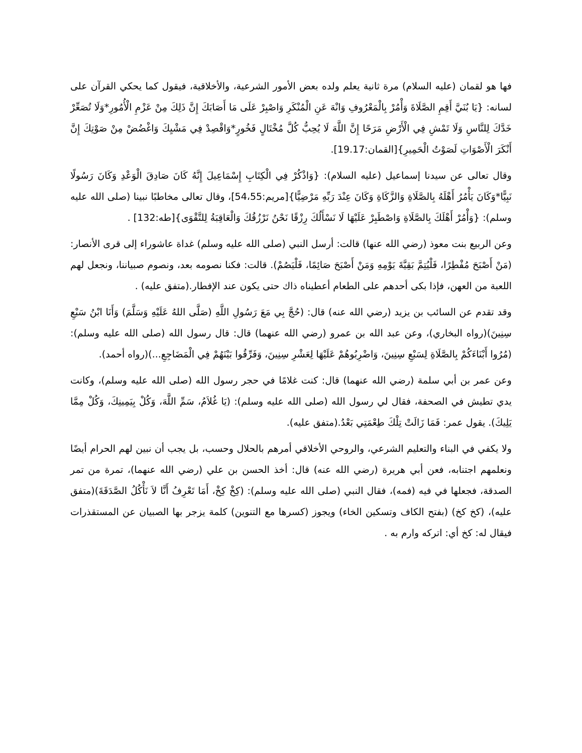فها هو لقمان (عليه السلام) مرة ثانية يعلم ولده بعض الأمور الشرعية، والأخلاقية، فيقول كما يحكي القرآن على لسانه: {يَا بُنَيَّ أَقِمِ الصَّلَاةَ وَأْمُرْ بِالْمَعْرُوفِ وَانْهَ عَنِ الْمُنْكَرِ وَاصْبِرْ عَلَى مَا أَصَابَكَ إِنَّ ذَلِكَ مِنْ عَزْمِ الْأُمُورِ*وَلَا تُصَعِّرْ خَدَّكَ لِلنَّاسِ وَلَا تَمْشِ فِي الْأَرْضِ مَرَحًا إِنَّ اللَّهَ لَا يُحِبُّ كُلَّ مُخْتَالٍ فَخُورٍ*وَاقْصِدْ فِي مَشْيِكَ وَاغْضُضْ مِنْ صَوْتِكَ إِنَّ أَنْكَرَ الْأَصْوَاتِ لَصَوْتُ الْحَمِيرِ}[القمان:19.17].
وقال تعالى عن سيدنا إسماعيل (عليه السلام): {وَاذْكُرْ فِي الْكِتَابِ إِسْمَاعِيلَ إِنَّهُ كَانَ صَادِقَ الْوَعْدِ وَكَانَ رَسُولًا نَبِيًّا*وَكَانَ يَأْمُرُ أَهْلَهُ بِالصَّلَاةِ وَالزَّكَاةِ وَكَانَ عِنْدَ رَبِّهِ مَرْضِيًّا}[مريم:54،55]، وقال تعالى مخاطبًا نبينا (صلى الله عليه وسلم): {وَأْمُرْ أَهْلَكَ بِالصَّلَاةِ وَاصْطَبِرْ عَلَيْهَا لَا نَسْأَلُكَ رِزْقًا نَحْنُ نَرْزُقُكَ وَالْعَاقِبَةُ لِلتَّقْوَى}[طه:132] .
وعن الربيع بنت معوذ (رضي الله عنها) قالت: أرسل النبي (صلى الله عليه وسلم) غداة عاشوراء إلى قرى الأنصار: (مَنْ أَصْبَحَ مُفْطِرًا، فَلْيُتِمَّ بَقِيَّةَ يَوْمِهِ وَمَنْ أَصْبَحَ صَائِمًا، فَلْيَصُمْ). قالت: فكنا نصومه بعد، ونصوم صبياننا، ونجعل لهم اللعبة من العهن، فإذا بكى أحدهم على الطعام أعطيناه ذاك حتى يكون عند الإفطار.(متفق عليه) .
وقد تقدم عن السائب بن يزيد (رضي الله عنه) قال: (حُجَّ بِي مَعَ رَسُولِ اللَّهِ (صَلَّى اللهُ عَلَيْهِ وَسَلَّمَ) وَأَنَا ابْنُ سَبْعِ سِنِينَ)(رواه البخاري)، وعن عبد الله بن عمرو (رضي الله عنهما) قال: قال رسول الله (صلى الله عليه وسلم): (مُرُوا أَبْنَاءَكُمْ بِالصَّلَاةِ لِسَبْعِ سِنِينَ، وَاضْرِبُوهُمْ عَلَيْهَا لِعَشْرِ سِنِينَ، وَفَرِّقُوا بَيْنَهُمْ فِي الْمَضَاجِعِ...)(رواه أحمد).
وعن عمر بن أبي سلمة (رضي الله عنهما) قال: كنت غلامًا في حجر رسول الله (صلى الله عليه وسلم)، وكانت يدي تطيش في الصحفة، فقال لي رسول الله (صلى الله عليه وسلم): (يَا غُلاَمُ، سَمِّ اللَّهَ، وَكُلْ بِيَمِينِكَ، وَكُلْ مِمَّا يَلِيكَ). يقول عمر: فَمَا زَالَتْ تِلْكَ طِعْمَتِي بَعْدُ.(متفق عليه).
ولا يكفي في البناء والتعليم الشرعي، والروحي الأخلاقي أمرهم بالحلال وحسب، بل يجب أن نبين لهم الحرام أيضًا ونعلمهم اجتنابه، فعن أبي هريرة (رضي الله عنه) قال: أخذ الحسن بن علي (رضي الله عنهما)، تمرة من تمر الصدقة، فجعلها في فيه (فمه)، فقال النبي (صلى الله عليه وسلم): (كِخْ كِخْ، أَمَا تَعْرِفُ أَنَّا لاَ نَأْكُلُ الصَّدَقَةَ)(متفق عليه)، (كخ كخ) (بفتح الكاف وتسكين الخاء) ويجوز (كسرها مع التنوين) كلمة يزجر بها الصبيان عن المستقذرات فيقال له: كخ أي: اتركه وارم به .